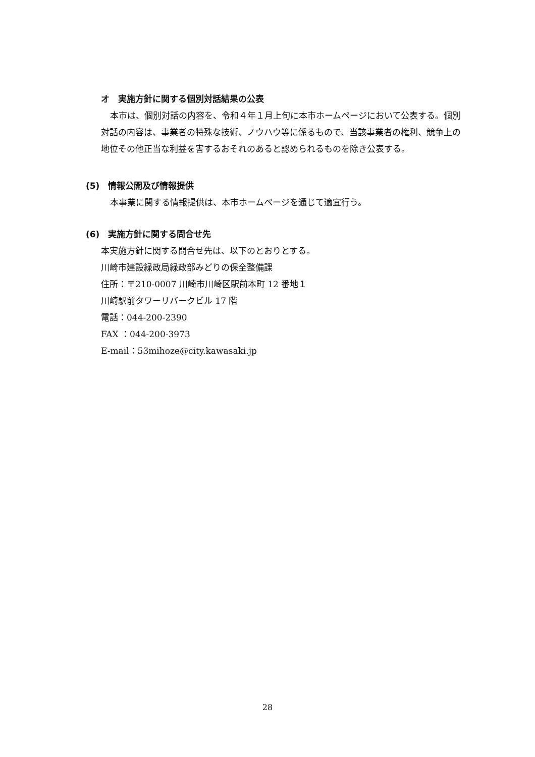オ　実施方針に関する個別対話結果の公表
本市は、個別対話の内容を、令和４年１月上旬に本市ホームページにおいて公表する。個別対話の内容は、事業者の特殊な技術、ノウハウ等に係るもので、当該事業者の権利、競争上の地位その他正当な利益を害するおそれのあると認められるものを除き公表する。
(5)　情報公開及び情報提供
本事業に関する情報提供は、本市ホームページを通じて適宜行う。
(6)　実施方針に関する問合せ先
本実施方針に関する問合せ先は、以下のとおりとする。
川崎市建設緑政局緑政部みどりの保全整備課
住所：〒210-0007 川崎市川崎区駅前本町 12 番地１
川崎駅前タワーリバークビル 17 階
電話：044-200-2390
FAX ：044-200-3973
E-mail：53mihoze@city.kawasaki.jp
28